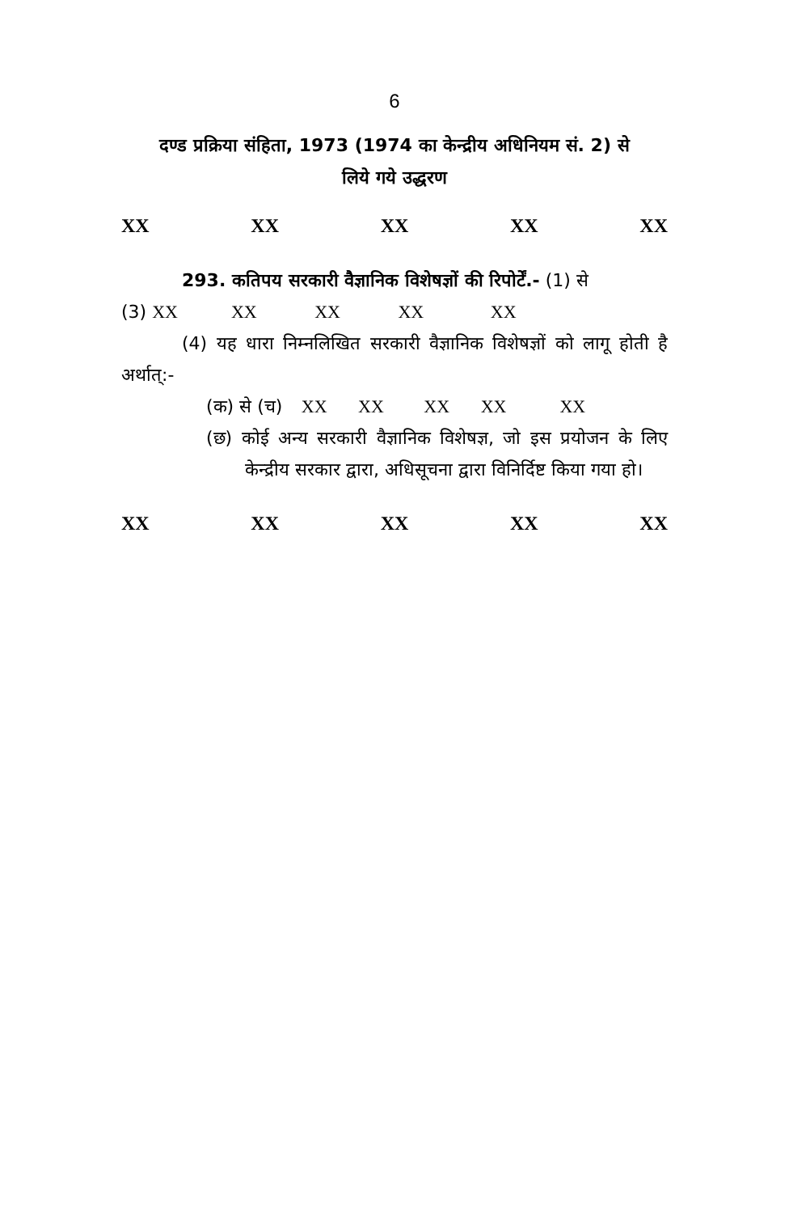6
दण्ड प्रक्रिया संहिता, 1973 (1974 का केन्द्रीय अधिनियम सं. 2) से
लिये गये उद्धरण
XX XX XX XX XX
293. कतिपय सरकारी वैज्ञानिक विशेषज्ञों की रिपोर्टें.- (1) से
(3) XX XX XX XX XX
(4) यह धारा निम्नलिखित सरकारी वैज्ञानिक विशेषज्ञों को लागू होती है अर्थात्:-
(क) से (च) XX XX XX XX XX
(छ) कोई अन्य सरकारी वैज्ञानिक विशेषज्ञ, जो इस प्रयोजन के लिए केन्द्रीय सरकार द्वारा, अधिसूचना द्वारा विनिर्दिष्ट किया गया हो।
XX XX XX XX XX